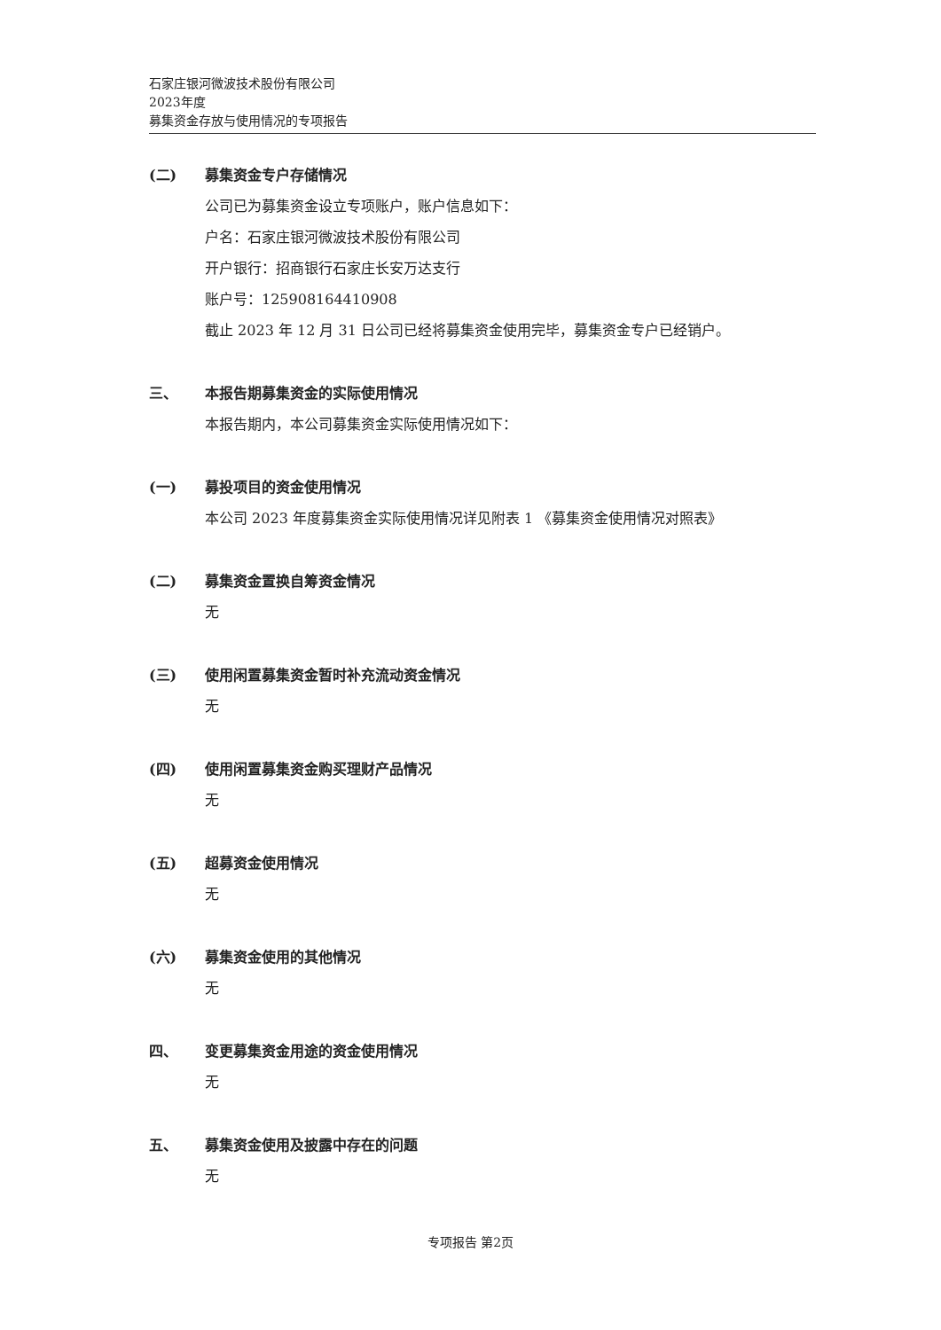石家庄银河微波技术股份有限公司
2023年度
募集资金存放与使用情况的专项报告
(二) 募集资金专户存储情况
公司已为募集资金设立专项账户，账户信息如下：
户名：石家庄银河微波技术股份有限公司
开户银行：招商银行石家庄长安万达支行
账户号：125908164410908
截止 2023 年 12 月 31 日公司已经将募集资金使用完毕，募集资金专户已经销户。
三、 本报告期募集资金的实际使用情况
本报告期内，本公司募集资金实际使用情况如下：
(一) 募投项目的资金使用情况
本公司 2023 年度募集资金实际使用情况详见附表 1 《募集资金使用情况对照表》
(二) 募集资金置换自筹资金情况
无
(三) 使用闲置募集资金暂时补充流动资金情况
无
(四) 使用闲置募集资金购买理财产品情况
无
(五) 超募资金使用情况
无
(六) 募集资金使用的其他情况
无
四、 变更募集资金用途的资金使用情况
无
五、 募集资金使用及披露中存在的问题
无
专项报告 第2页